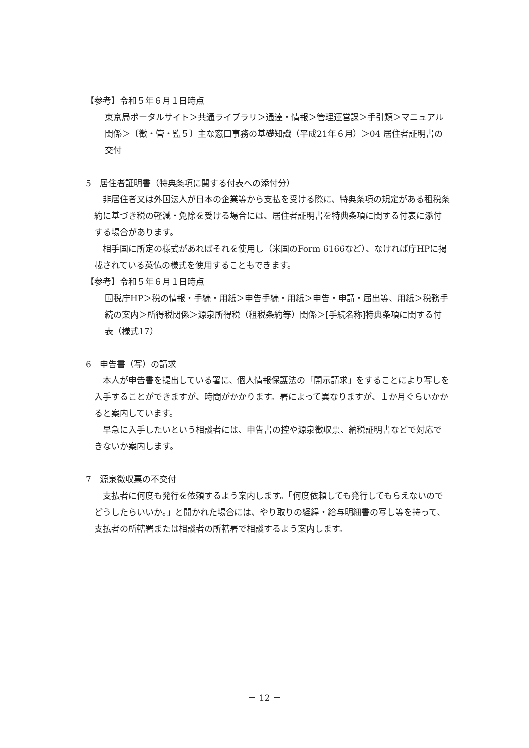【参考】令和５年６月１日時点
東京局ポータルサイト＞共通ライブラリ＞通達・情報＞管理運営課＞手引類＞マニュアル関係＞〔徴・管・監５〕主な窓口事務の基礎知識（平成21年６月）＞04 居住者証明書の交付
5　居住者証明書（特典条項に関する付表への添付分）
非居住者又は外国法人が日本の企業等から支払を受ける際に、特典条項の規定がある租税条約に基づき税の軽減・免除を受ける場合には、居住者証明書を特典条項に関する付表に添付する場合があります。
相手国に所定の様式があればそれを使用し（米国のForm 6166など）、なければ庁HPに掲載されている英仏の様式を使用することもできます。
【参考】令和５年６月１日時点
国税庁HP＞税の情報・手続・用紙＞申告手続・用紙＞申告・申請・届出等、用紙＞税務手続の案内＞所得税関係＞源泉所得税（租税条約等）関係＞[手続名称]特典条項に関する付表（様式17）
6　申告書（写）の請求
本人が申告書を提出している署に、個人情報保護法の「開示請求」をすることにより写しを入手することができますが、時間がかかります。署によって異なりますが、１か月ぐらいかかると案内しています。
早急に入手したいという相談者には、申告書の控や源泉徴収票、納税証明書などで対応できないか案内します。
7　源泉徴収票の不交付
支払者に何度も発行を依頼するよう案内します。「何度依頼しても発行してもらえないのでどうしたらいいか。」と聞かれた場合には、やり取りの経緯・給与明細書の写し等を持って、支払者の所轄署または相談者の所轄署で相談するよう案内します。
－ 12 －